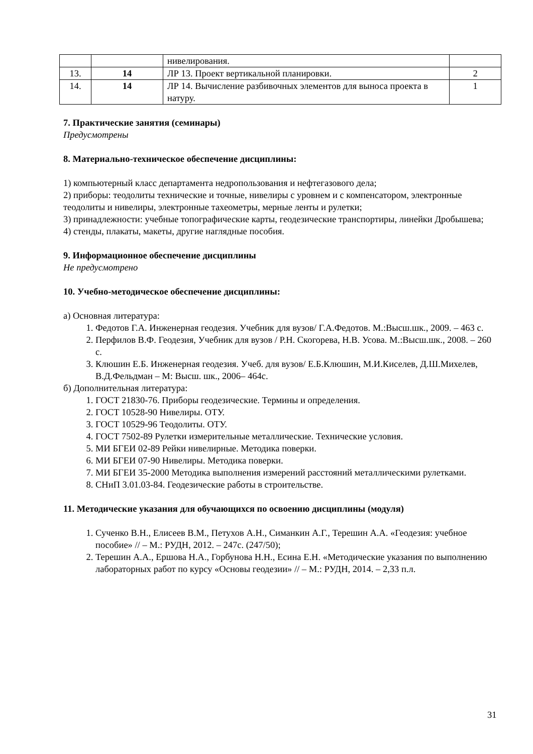| | | нивелирования. | |
| 13. | 14 | ЛР 13. Проект вертикальной планировки. | 2 |
| 14. | 14 | ЛР 14. Вычисление разбивочных элементов для выноса проекта в натуру. | 1 |
7. Практические занятия (семинары)
Предусмотрены
8. Материально-техническое обеспечение дисциплины:
1) компьютерный класс департамента недропользования и нефтегазового дела;
2) приборы: теодолиты технические и точные, нивелиры с уровнем и с компенсатором, электронные теодолиты и нивелиры, электронные тахеометры, мерные ленты и рулетки;
3) принадлежности: учебные топографические карты, геодезические транспортиры, линейки Дробышева;
4) стенды, плакаты, макеты, другие наглядные пособия.
9. Информационное обеспечение дисциплины
Не предусмотрено
10. Учебно-методическое обеспечение дисциплины:
а) Основная литература:
1. Федотов Г.А. Инженерная геодезия. Учебник для вузов/ Г.А.Федотов. М.:Высш.шк., 2009. – 463 с.
2. Перфилов В.Ф. Геодезия, Учебник для вузов / Р.Н. Скогорева, Н.В. Усова. М.:Высш.шк., 2008. – 260 с.
3. Клюшин Е.Б. Инженерная геодезия. Учеб. для вузов/ Е.Б.Клюшин, М.И.Киселев, Д.Ш.Михелев, В.Д.Фельдман – М: Высш. шк., 2006– 464с.
б) Дополнительная литература:
1. ГОСТ 21830-76. Приборы геодезические. Термины и определения.
2. ГОСТ 10528-90 Нивелиры. ОТУ.
3. ГОСТ 10529-96 Теодолиты. ОТУ.
4. ГОСТ 7502-89 Рулетки измерительные металлические. Технические условия.
5. МИ БГЕИ 02-89 Рейки нивелирные. Методика поверки.
6. МИ БГЕИ 07-90 Нивелиры. Методика поверки.
7. МИ БГЕИ 35-2000 Методика выполнения измерений расстояний металлическими рулетками.
8. СНиП 3.01.03-84. Геодезические работы в строительстве.
11. Методические указания для обучающихся по освоению дисциплины (модуля)
1. Сученко В.Н., Елисеев В.М., Петухов А.Н., Симанкин А.Г., Терешин А.А. «Геодезия: учебное пособие» // – М.: РУДН, 2012. – 247с. (247/50);
2. Терешин А.А., Ершова Н.А., Горбунова Н.Н., Есина Е.Н. «Методические указания по выполнению лабораторных работ по курсу «Основы геодезии» // – М.: РУДН, 2014. – 2,33 п.л.
31